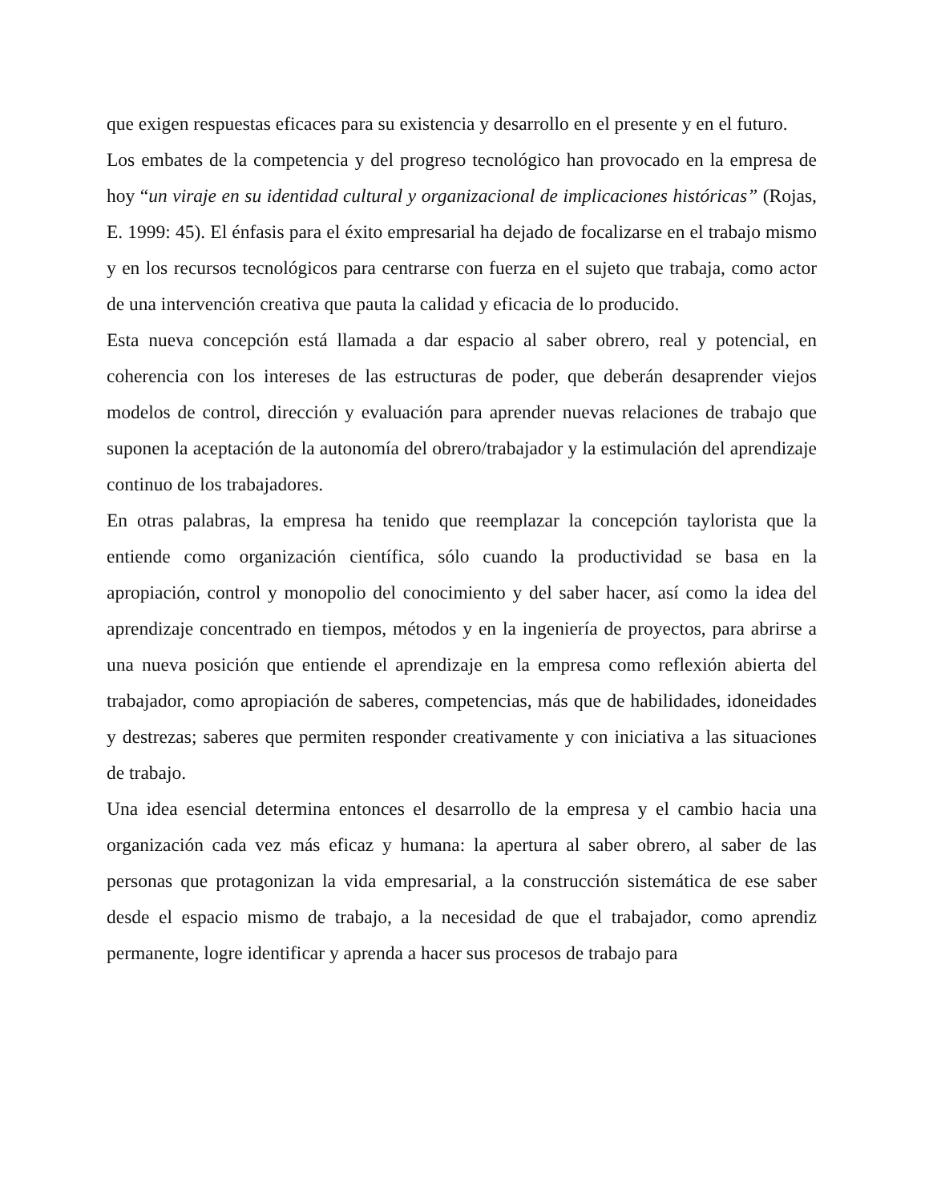que exigen respuestas eficaces para su existencia y desarrollo en el presente y en el futuro.
Los embates de la competencia y del progreso tecnológico han provocado en la empresa de hoy “un viraje en su identidad cultural y organizacional de implicaciones históricas” (Rojas, E. 1999: 45). El énfasis para el éxito empresarial ha dejado de focalizarse en el trabajo mismo y en los recursos tecnológicos para centrarse con fuerza en el sujeto que trabaja, como actor de una intervención creativa que pauta la calidad y eficacia de lo producido.
Esta nueva concepción está llamada a dar espacio al saber obrero, real y potencial, en coherencia con los intereses de las estructuras de poder, que deberán desaprender viejos modelos de control, dirección y evaluación para aprender nuevas relaciones de trabajo que suponen la aceptación de la autonomía del obrero/trabajador y la estimulación del aprendizaje continuo de los trabajadores.
En otras palabras, la empresa ha tenido que reemplazar la concepción taylorista que la entiende como organización científica, sólo cuando la productividad se basa en la apropiación, control y monopolio del conocimiento y del saber hacer, así como la idea del aprendizaje concentrado en tiempos, métodos y en la ingeniería de proyectos, para abrirse a una nueva posición que entiende el aprendizaje en la empresa como reflexión abierta del trabajador, como apropiación de saberes, competencias, más que de habilidades, idoneidades y destrezas; saberes que permiten responder creativamente y con iniciativa a las situaciones de trabajo.
Una idea esencial determina entonces el desarrollo de la empresa y el cambio hacia una organización cada vez más eficaz y humana: la apertura al saber obrero, al saber de las personas que protagonizan la vida empresarial, a la construcción sistemática de ese saber desde el espacio mismo de trabajo, a la necesidad de que el trabajador, como aprendiz permanente, logre identificar y aprenda a hacer sus procesos de trabajo para